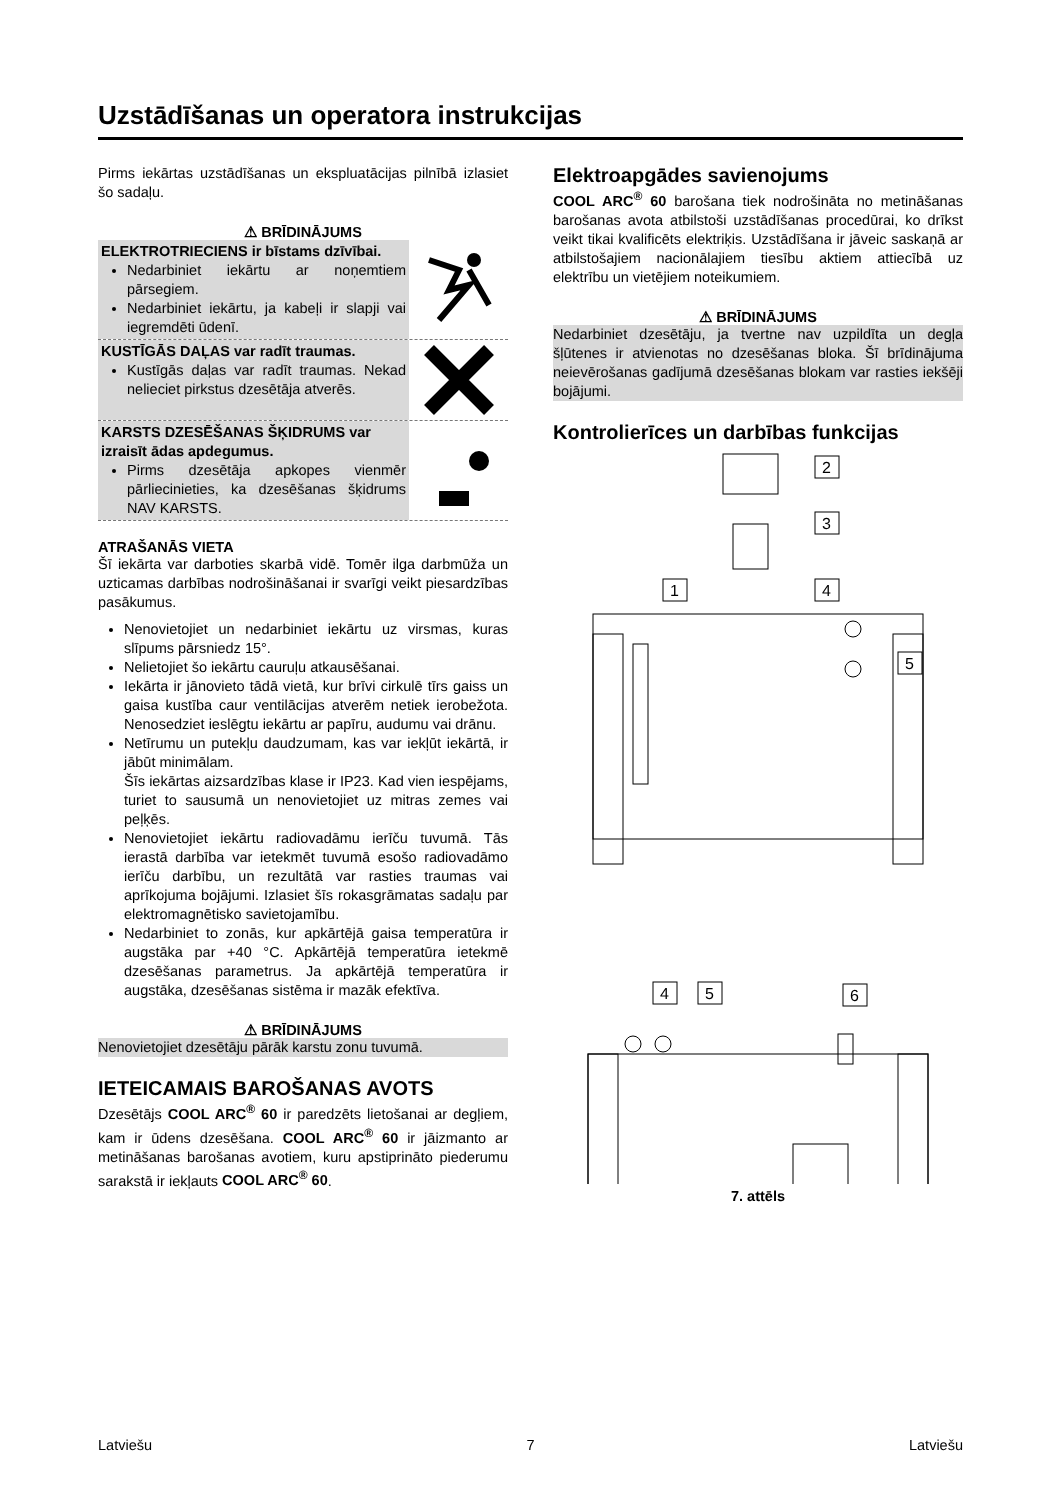Uzstādīšanas un operatora instrukcijas
Pirms iekārtas uzstādīšanas un ekspluatācijas pilnībā izlasiet šo sadaļu.
⚠ BRĪDINĀJUMS
ELEKTROTRIECIENS ir bīstams dzīvībai.
Nedarbiniet iekārtu ar noņemtiem pārsegiem.
Nedarbiniet iekārtu, ja kabeļi ir slapji vai iegremdēti ūdenī.
KUSTĪGĀS DAĻAS var radīt traumas.
Kustīgās daļas var radīt traumas. Nekad nelieciet pirkstus dzesētāja atverēs.
KARSTS DZESĒŠANAS ŠĶIDRUMS var izraisīt ādas apdegumus.
Pirms dzesētāja apkopes vienmēr pārliecinieties, ka dzesēšanas šķidrums NAV KARSTS.
ATRAŠANĀS VIETA
Šī iekārta var darboties skarbā vidē. Tomēr ilga darbmūža un uzticamas darbības nodrošināšanai ir svarīgi veikt piesardzības pasākumus.
Nenovietojiet un nedarbiniet iekārtu uz virsmas, kuras slīpums pārsniedz 15°.
Nelietojiet šo iekārtu cauruļu atkausēšanai.
Iekārta ir jānovieto tādā vietā, kur brīvi cirkulē tīrs gaiss un gaisa kustība caur ventilācijas atverēm netiek ierobežota. Nenosedziet ieslēgtu iekārtu ar papīru, audumu vai drānu.
Netīrumu un putekļu daudzumam, kas var iekļūt iekārtā, ir jābūt minimālam.
Šīs iekārtas aizsardzības klase ir IP23. Kad vien iespējams, turiet to sausumā un nenovietojiet uz mitras zemes vai peļķēs.
Nenovietojiet iekārtu radiovadāmu ierīču tuvumā. Tās ierastā darbība var ietekmēt tuvumā esošo radiovadāmo ierīču darbību, un rezultātā var rasties traumas vai aprīkojuma bojājumi. Izlasiet šīs rokasgrāmatas sadaļu par elektromagnētisko savietojamību.
Nedarbiniet to zonās, kur apkārtējā gaisa temperatūra ir augstāka par +40 °C. Apkārtējā temperatūra ietekmē dzesēšanas parametrus. Ja apkārtējā temperatūra ir augstāka, dzesēšanas sistēma ir mazāk efektīva.
⚠ BRĪDINĀJUMS
Nenovietojiet dzesētāju pārāk karstu zonu tuvumā.
IETEICAMAIS BAROŠANAS AVOTS
Dzesētājs COOL ARC<sup>®</sup> 60 ir paredzēts lietošanai ar degļiem, kam ir ūdens dzesēšana. COOL ARC<sup>®</sup> 60 ir jāizmanto ar metināšanas barošanas avotiem, kuru apstiprināto piederumu sarakstā ir iekļauts COOL ARC<sup>®</sup> 60.
Elektroapgādes savienojums
COOL ARC<sup>®</sup> 60 barošana tiek nodrošināta no metināšanas barošanas avota atbilstoši uzstādīšanas procedūrai, ko drīkst veikt tikai kvalificēts elektriķis. Uzstādīšana ir jāveic saskaņā ar atbilstošajiem nacionālajiem tiesību aktiem attiecībā uz elektrību un vietējiem noteikumiem.
⚠ BRĪDINĀJUMS
Nedarbiniet dzesētāju, ja tvertne nav uzpildīta un degļa šļūtenes ir atvienotas no dzesēšanas bloka. Šī brīdinājuma neievērošanas gadījumā dzesēšanas blokam var rasties iekšēji bojājumi.
Kontrolierīces un darbības funkcijas
2
3
1
4
5
4
5
6
7. attēls
Latviešu 7 Latviešu